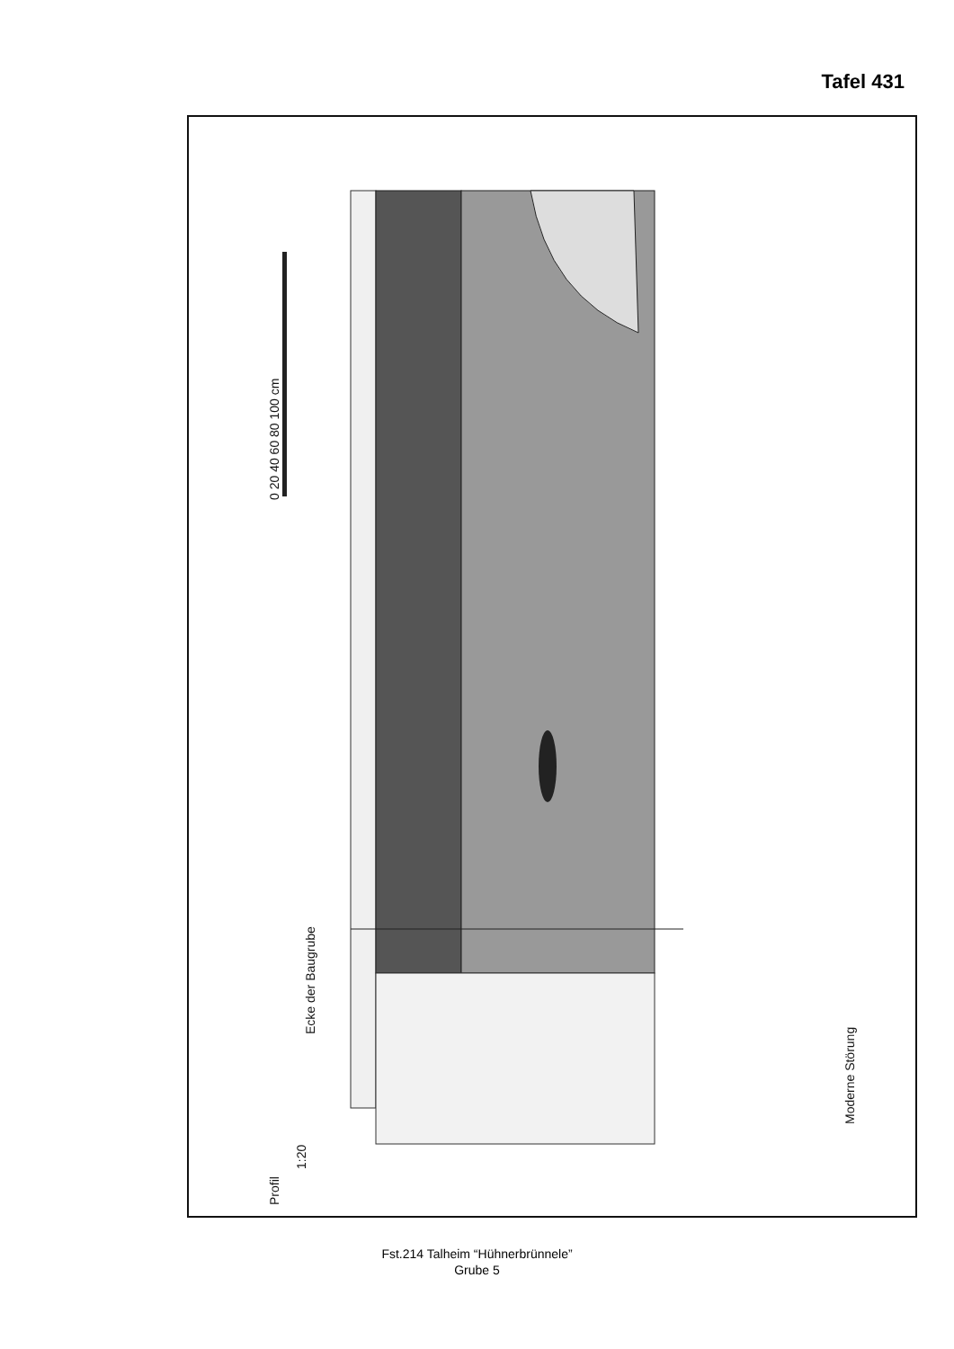Tafel 431
0 20 40 60 80 100 cm
Ecke der Baugrube
Moderne Störung
Profil
1:20
Fst.214 Talheim “Hühnerbrünnele”
Grube 5